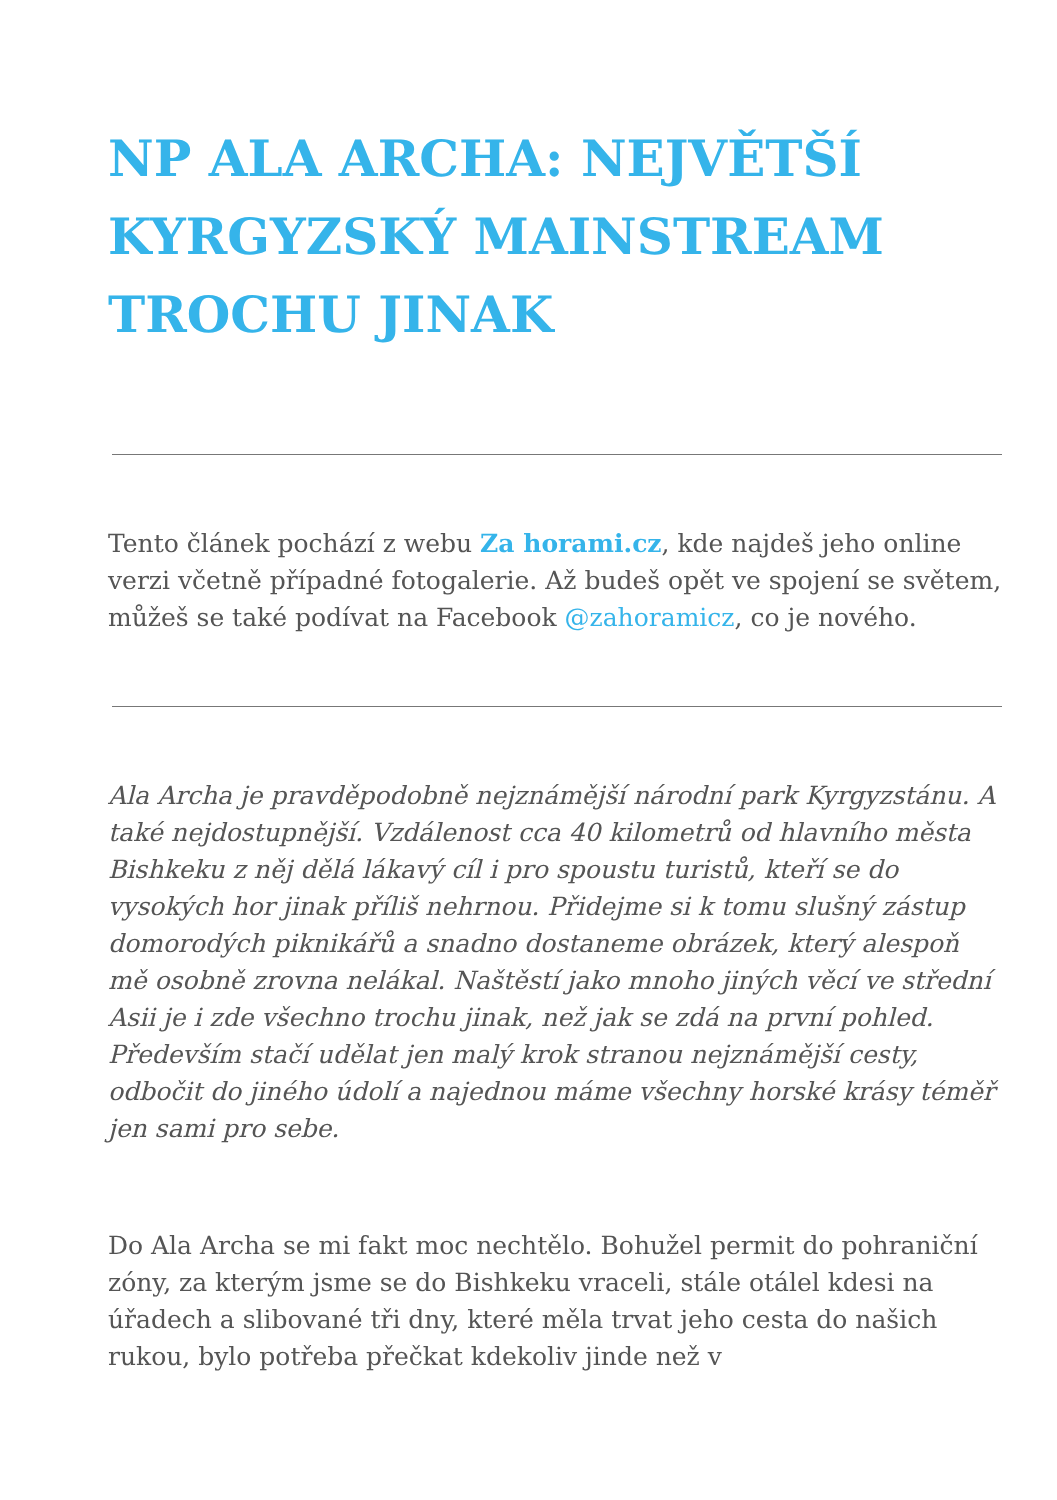NP ALA ARCHA: NEJVĚTŠÍ KYRGYZSKÝ MAINSTREAM TROCHU JINAK
Tento článek pochází z webu Za horami.cz, kde najdeš jeho online verzi včetně případné fotogalerie. Až budeš opět ve spojení se světem, můžeš se také podívat na Facebook @zahoramicz, co je nového.
Ala Archa je pravděpodobně nejznámější národní park Kyrgyzstánu. A také nejdostupnější. Vzdálenost cca 40 kilometrů od hlavního města Bishkeku z něj dělá lákavý cíl i pro spoustu turistů, kteří se do vysokých hor jinak příliš nehrnou. Přidejme si k tomu slušný zástup domorodých piknikářů a snadno dostaneme obrázek, který alespoň mě osobně zrovna nelákal. Naštěstí jako mnoho jiných věcí ve střední Asii je i zde všechno trochu jinak, než jak se zdá na první pohled. Především stačí udělat jen malý krok stranou nejznámější cesty, odbočit do jiného údolí a najednou máme všechny horské krásy téměř jen sami pro sebe.
Do Ala Archa se mi fakt moc nechtělo. Bohužel permit do pohraniční zóny, za kterým jsme se do Bishkeku vraceli, stále otálel kdesi na úřadech a slibované tři dny, které měla trvat jeho cesta do našich rukou, bylo potřeba přečkat kdekoliv jinde než v